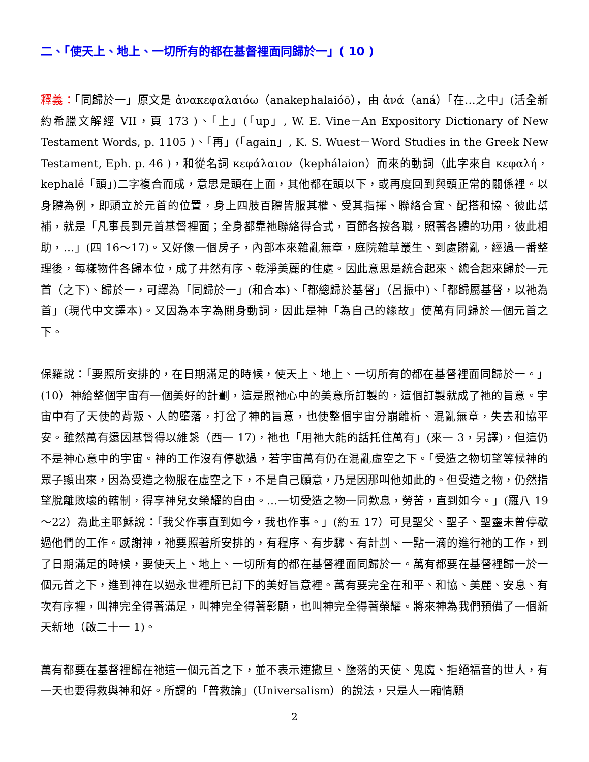二、「使天上、地上、一切所有的都在基督裡面同歸於一」( 10 )
釋義：「同歸於一」原文是 ἀνακεφαλαιόω（anakephalaióō），由 ἀνά（aná）「在…之中」(活全新約希臘文解經 VII，頁 173 )、「上」(「up」, W. E. Vine－An Expository Dictionary of New Testament Words, p. 1105 )、「再」(「again」, K. S. Wuest－Word Studies in the Greek New Testament, Eph. p. 46 )，和從名詞 κεφάλαιον（kephálaion）而來的動詞（此字來自 κεφαλή，kephalḗ「頭」)二字複合而成，意思是頭在上面，其他都在頭以下，或再度回到與頭正常的關係裡。以身體為例，即頭立於元首的位置，身上四肢百體皆服其權、受其指揮、聯絡合宜、配搭和協、彼此幫補，就是「凡事長到元首基督裡面；全身都靠祂聯絡得合式，百節各按各職，照著各體的功用，彼此相助，…」(四 16～17)。又好像一個房子，內部本來雜亂無章，庭院雜草叢生、到處髒亂，經過一番整理後，每樣物件各歸本位，成了井然有序、乾淨美麗的住處。因此意思是統合起來、總合起來歸於一元首（之下)、歸於一，可譯為「同歸於一」(和合本)、「都總歸於基督」（呂振中)、「都歸屬基督，以祂為首」(現代中文譯本)。又因為本字為關身動詞，因此是神「為自己的緣故」使萬有同歸於一個元首之下。
保羅說：「要照所安排的，在日期滿足的時候，使天上、地上、一切所有的都在基督裡面同歸於一。」(10）神給整個宇宙有一個美好的計劃，這是照祂心中的美意所訂製的，這個訂製就成了祂的旨意。宇宙中有了天使的背叛、人的墮落，打岔了神的旨意，也使整個宇宙分崩離析、混亂無章，失去和協平安。雖然萬有還因基督得以維繫（西一 17)，祂也「用祂大能的話托住萬有」(來一 3，另譯)，但這仍不是神心意中的宇宙。神的工作沒有停歇過，若宇宙萬有仍在混亂虛空之下。「受造之物切望等候神的眾子顯出來，因為受造之物服在虛空之下，不是自己願意，乃是因那叫他如此的。但受造之物，仍然指望脫離敗壞的轄制，得享神兒女榮耀的自由。…一切受造之物一同歎息，勞苦，直到如今。」(羅八 19～22）為此主耶穌說：「我父作事直到如今，我也作事。」(約五 17）可見聖父、聖子、聖靈未曾停歇過他們的工作。感謝神，祂要照著所安排的，有程序、有步驟、有計劃、一點一滴的進行祂的工作，到了日期滿足的時候，要使天上、地上、一切所有的都在基督裡面同歸於一。萬有都要在基督裡歸一於一個元首之下，進到神在以過永世裡所已訂下的美好旨意裡。萬有要完全在和平、和協、美麗、安息、有次有序裡，叫神完全得著滿足，叫神完全得著彰顯，也叫神完全得著榮耀。將來神為我們預備了一個新天新地（啟二十一 1)。
萬有都要在基督裡歸在祂這一個元首之下，並不表示連撒旦、墮落的天使、鬼魔、拒絕福音的世人，有一天也要得救與神和好。所謂的「普救論」(Universalism）的說法，只是人一廂情願
2